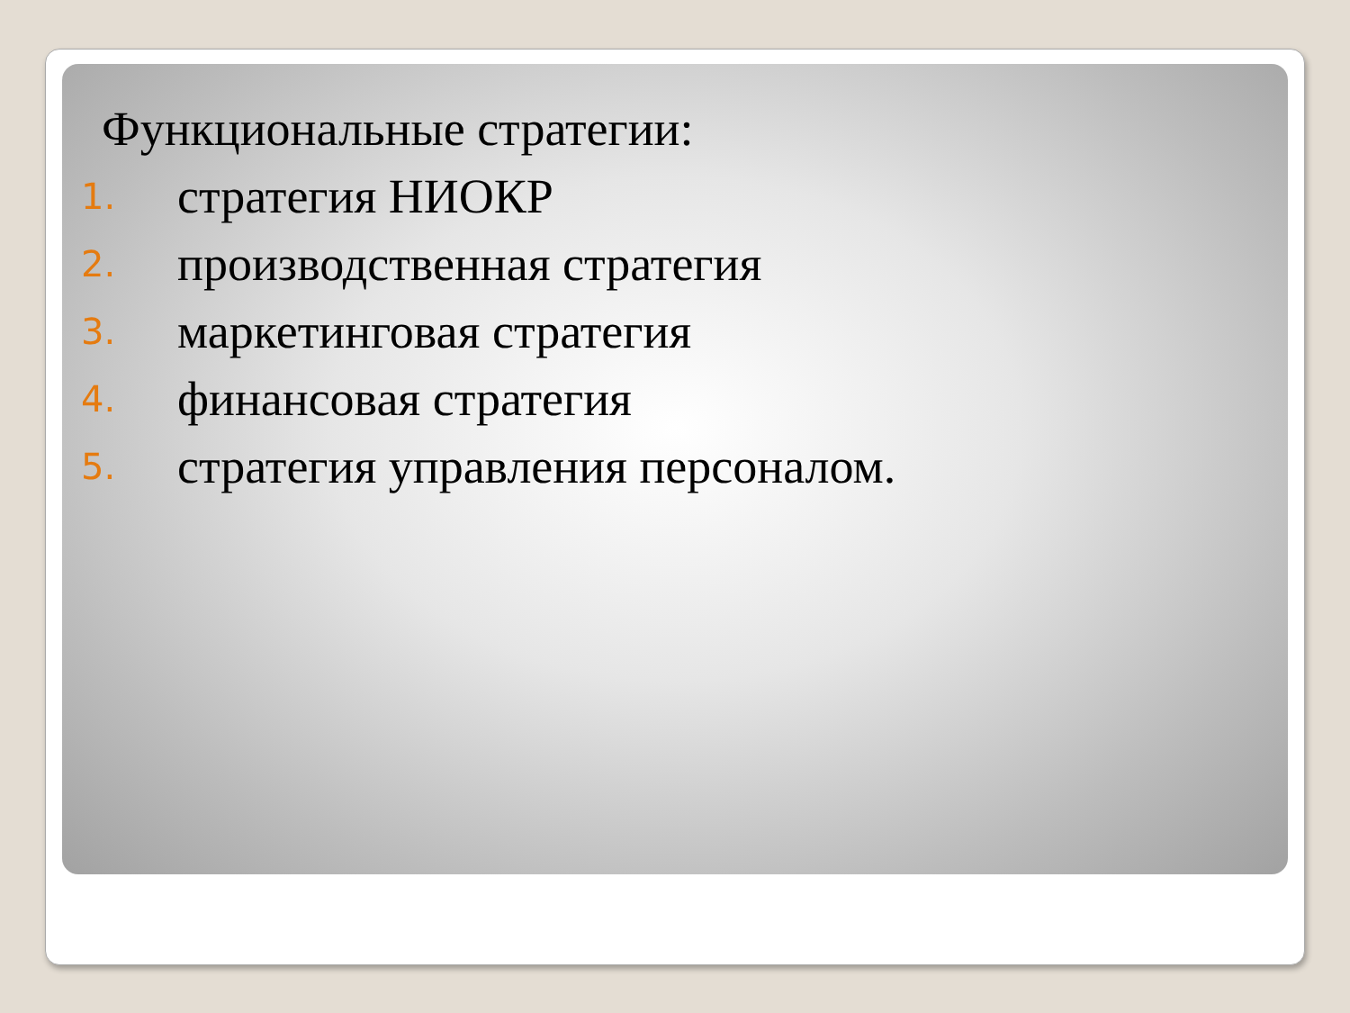Функциональные стратегии:
1. стратегия НИОКР
2. производственная стратегия
3. маркетинговая стратегия
4. финансовая стратегия
5. стратегия управления персоналом.